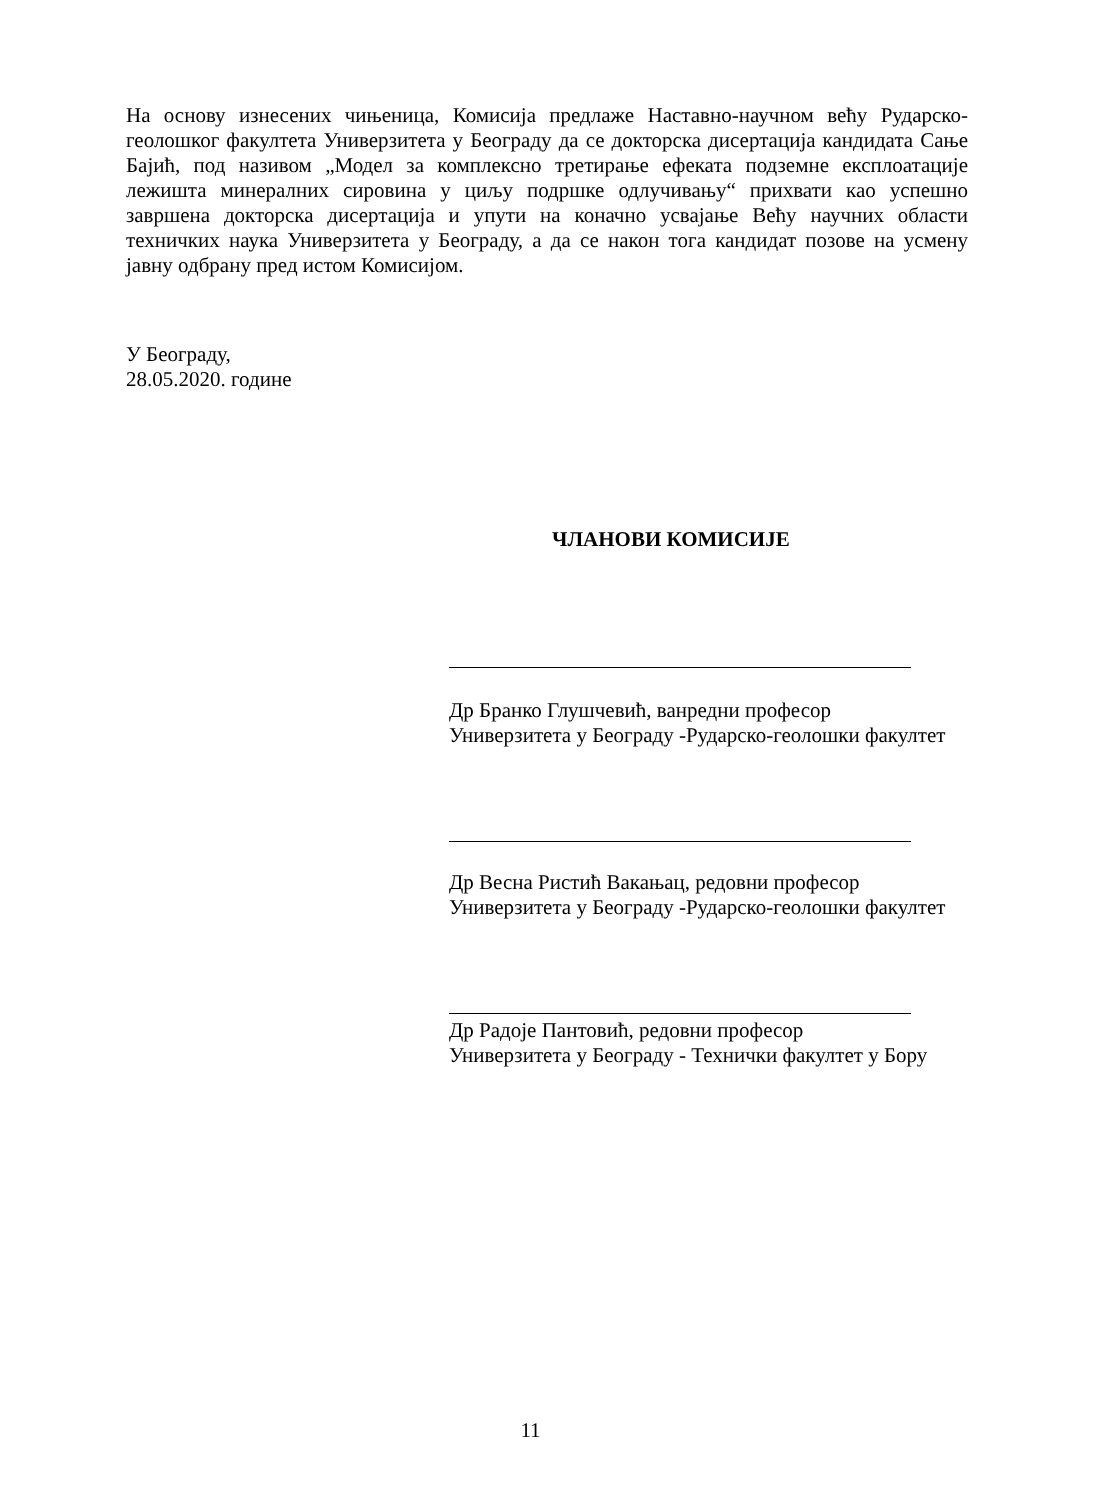На основу изнесених чињеница, Комисија предлаже Наставно-научном већу Рударско-геолошког факултета Универзитета у Београду да се докторска дисертација кандидата Сање Бајић, под називом „Модел за комплексно третирање ефеката подземне експлоатације лежишта минералних сировина у циљу подршке одлучивању“ прихвати као успешно завршена докторска дисертација и упути на коначно усвајање Већу научних области техничких наука Универзитета у Београду, а да се након тога кандидат позове на усмену јавну одбрану пред истом Комисијом.
У Београду,
28.05.2020. године
ЧЛАНОВИ КОМИСИЈЕ
Др Бранко Глушчевић, ванредни професор
Универзитета у Београду -Рударско-геолошки факултет
Др Весна Ристић Вакањац, редовни професор
Универзитета у Београду -Рударско-геолошки факултет
Др Радоје Пантовић, редовни професор
Универзитета у Београду - Технички факултет у Бору
11